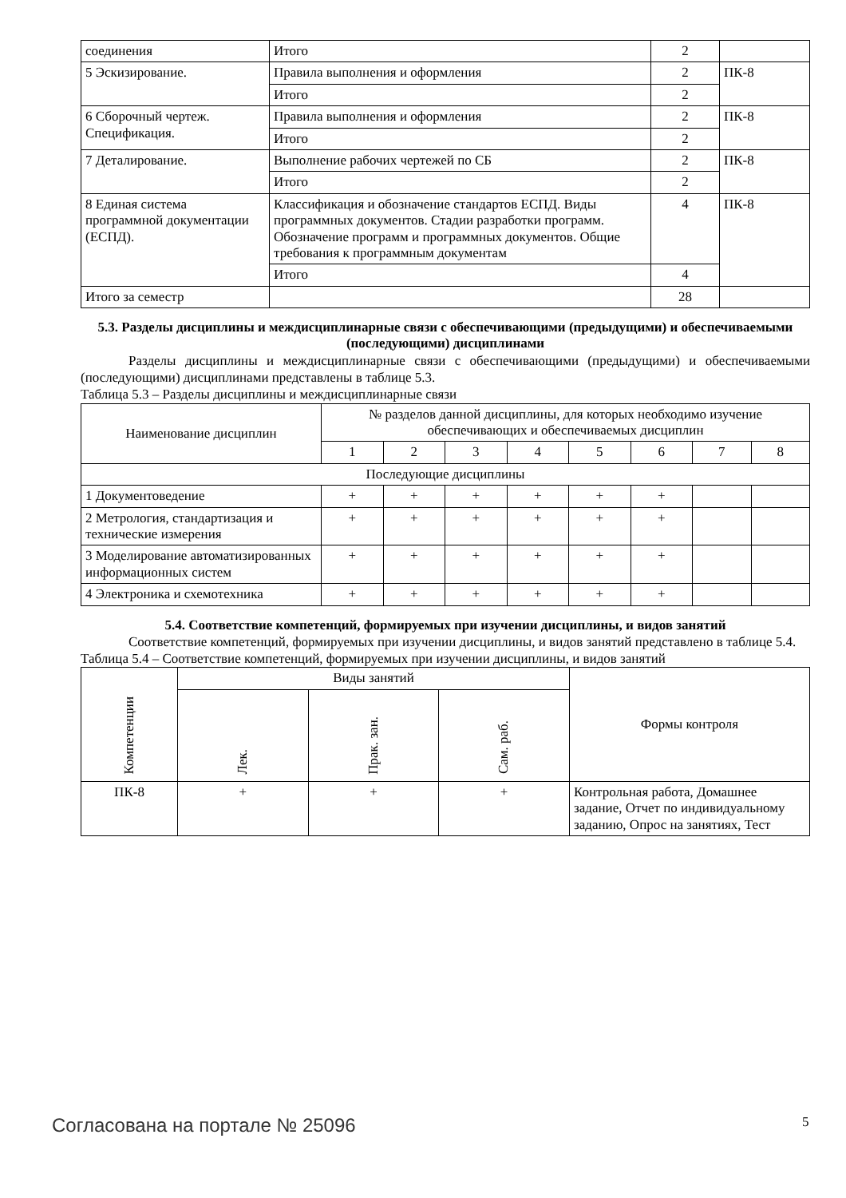| соединения | Итого | 2 | |
| 5 Эскизирование. | Правила выполнения и оформления | 2 | ПК-8 |
| | Итого | 2 | |
| 6 Сборочный чертеж. Спецификация. | Правила выполнения и оформления | 2 | ПК-8 |
| | Итого | 2 | |
| 7 Деталирование. | Выполнение рабочих чертежей по СБ | 2 | ПК-8 |
| | Итого | 2 | |
| 8 Единая система программной документации (ЕСПД). | Классификация и обозначение стандартов ЕСПД. Виды программных документов. Стадии разработки программ. Обозначение программ и программных документов. Общие требования к программным документам | 4 | ПК-8 |
| | Итого | 4 | |
| Итого за семестр | | 28 | |
5.3. Разделы дисциплины и междисциплинарные связи с обеспечивающими (предыдущими) и обеспечиваемыми (последующими) дисциплинами
Разделы дисциплины и междисциплинарные связи с обеспечивающими (предыдущими) и обеспечиваемыми (последующими) дисциплинами представлены в таблице 5.3.
Таблица 5.3 – Разделы дисциплины и междисциплинарные связи
| Наименование дисциплин | № разделов данной дисциплины, для которых необходимо изучение обеспечивающих и обеспечиваемых дисциплин | | | | | | | |
| --- | --- | --- | --- | --- | --- | --- | --- | --- |
| | 1 | 2 | 3 | 4 | 5 | 6 | 7 | 8 |
| Последующие дисциплины | | | | | | | | |
| 1 Документоведение | + | + | + | + | + | + | | |
| 2 Метрология, стандартизация и технические измерения | + | + | + | + | + | + | | |
| 3 Моделирование автоматизированных информационных систем | + | + | + | + | + | + | | |
| 4 Электроника и схемотехника | + | + | + | + | + | + | | |
5.4. Соответствие компетенций, формируемых при изучении дисциплины, и видов занятий
Соответствие компетенций, формируемых при изучении дисциплины, и видов занятий представлено в таблице 5.4.
Таблица 5.4 – Соответствие компетенций, формируемых при изучении дисциплины, и видов занятий
| Компетенции | Виды занятий | | | Формы контроля |
| --- | --- | --- | --- | --- |
| | Лек. | Прак. зан. | Сам. раб. | |
| ПК-8 | + | + | + | Контрольная работа, Домашнее задание, Отчет по индивидуальному заданию, Опрос на занятиях, Тест |
Согласована на портале № 25096 5